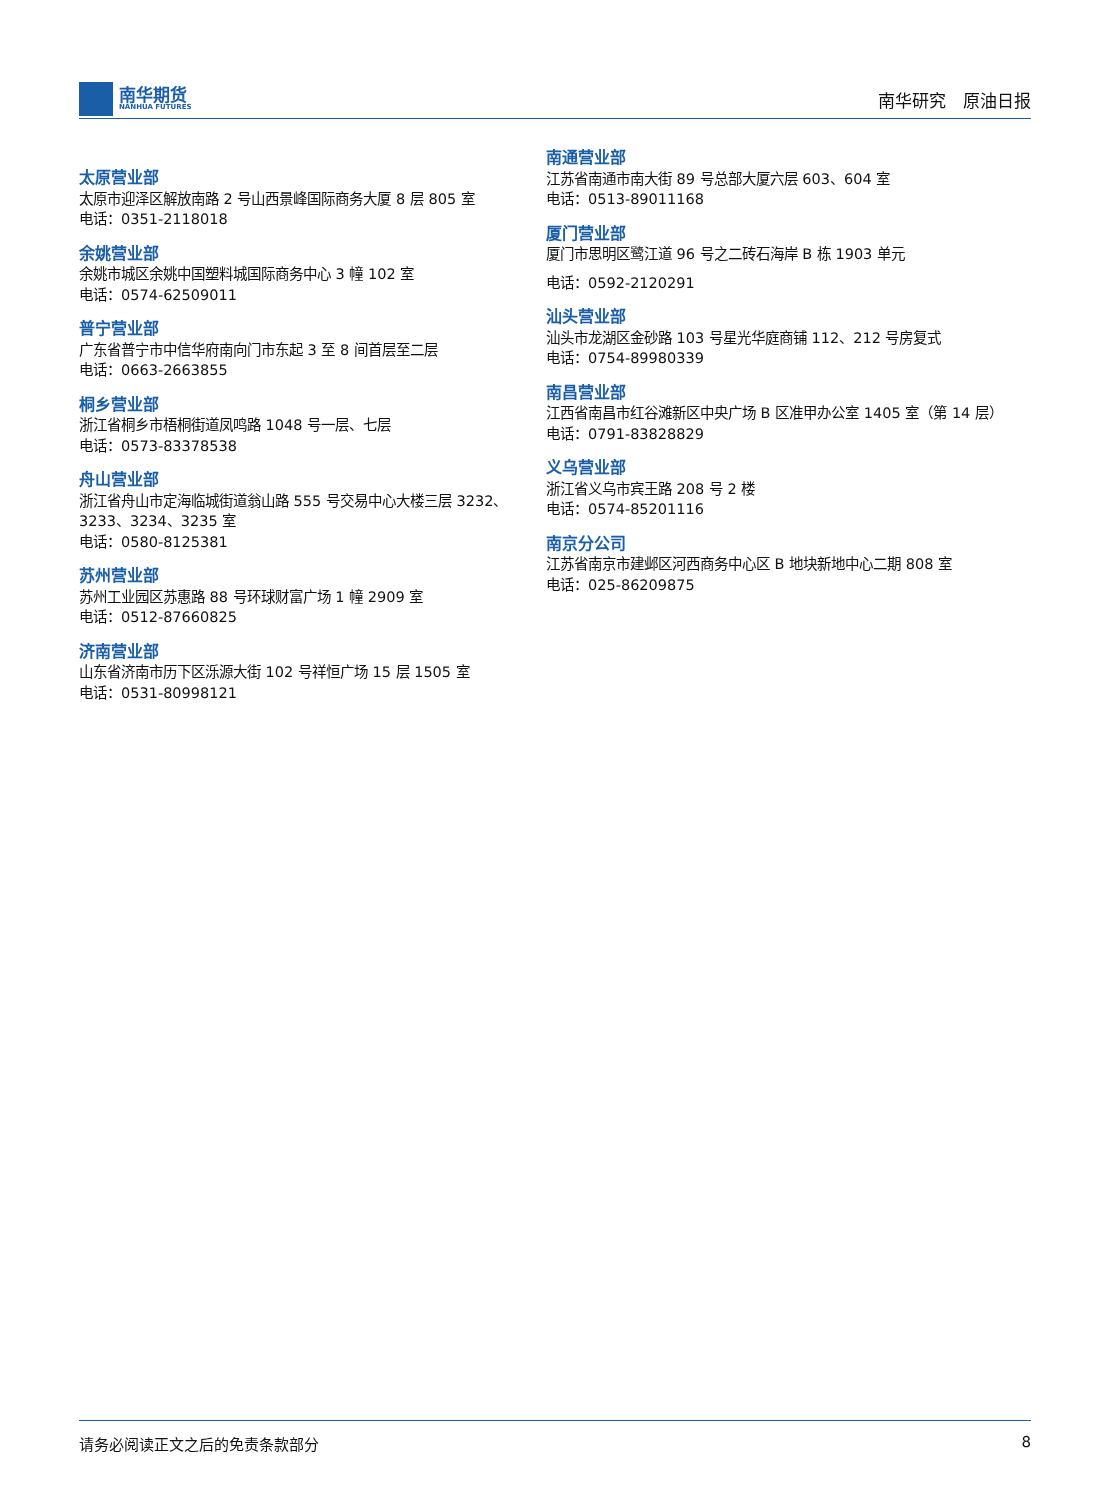南华期货
NANHUA FUTURES
南华研究　原油日报
太原营业部
太原市迎泽区解放南路 2 号山西景峰国际商务大厦 8 层 805 室
电话：0351-2118018
余姚营业部
余姚市城区余姚中国塑料城国际商务中心 3 幢 102 室
电话：0574-62509011
普宁营业部
广东省普宁市中信华府南向门市东起 3 至 8 间首层至二层
电话：0663-2663855
桐乡营业部
浙江省桐乡市梧桐街道凤鸣路 1048 号一层、七层
电话：0573-83378538
舟山营业部
浙江省舟山市定海临城街道翁山路 555 号交易中心大楼三层 3232、3233、3234、3235 室
电话：0580-8125381
苏州营业部
苏州工业园区苏惠路 88 号环球财富广场 1 幢 2909 室
电话：0512-87660825
济南营业部
山东省济南市历下区泺源大街 102 号祥恒广场 15 层 1505 室
电话：0531-80998121
南通营业部
江苏省南通市南大街 89 号总部大厦六层 603、604 室
电话：0513-89011168
厦门营业部
厦门市思明区鹭江道 96 号之二砖石海岸 B 栋 1903 单元
电话：0592-2120291
汕头营业部
汕头市龙湖区金砂路 103 号星光华庭商铺 112、212 号房复式
电话：0754-89980339
南昌营业部
江西省南昌市红谷滩新区中央广场 B 区准甲办公室 1405 室（第 14 层）
电话：0791-83828829
义乌营业部
浙江省义乌市宾王路 208 号 2 楼
电话：0574-85201116
南京分公司
江苏省南京市建邺区河西商务中心区 B 地块新地中心二期 808 室
电话：025-86209875
请务必阅读正文之后的免责条款部分 8